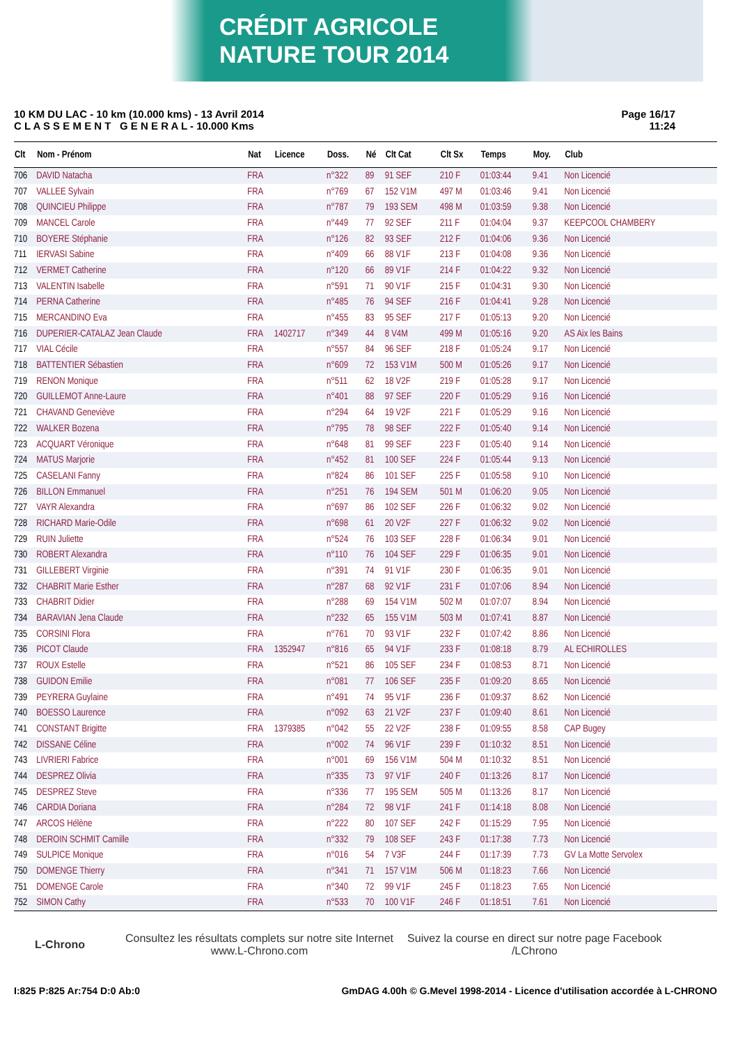CRÉDIT AGRICOLE
NATURE TOUR 2014
10 KM DU LAC - 10 km (10.000 kms) - 13 Avril 2014
C L A S S E M E N T G E N E R A L - 10.000 Kms
Page 16/17
11:24
| Clt | Nom - Prénom | Nat | Licence | Doss. | Né | Clt Cat | Clt Sx | Temps | Moy. | Club |
| --- | --- | --- | --- | --- | --- | --- | --- | --- | --- | --- |
| 706 | DAVID Natacha | FRA | | n°322 | 89 | 91 SEF | 210 F | 01:03:44 | 9.41 | Non Licencié |
| 707 | VALLEE Sylvain | FRA | | n°769 | 67 | 152 V1M | 497 M | 01:03:46 | 9.41 | Non Licencié |
| 708 | QUINCIEU Philippe | FRA | | n°787 | 79 | 193 SEM | 498 M | 01:03:59 | 9.38 | Non Licencié |
| 709 | MANCEL Carole | FRA | | n°449 | 77 | 92 SEF | 211 F | 01:04:04 | 9.37 | KEEPCOOL CHAMBERY |
| 710 | BOYERE Stéphanie | FRA | | n°126 | 82 | 93 SEF | 212 F | 01:04:06 | 9.36 | Non Licencié |
| 711 | IERVASI Sabine | FRA | | n°409 | 66 | 88 V1F | 213 F | 01:04:08 | 9.36 | Non Licencié |
| 712 | VERMET Catherine | FRA | | n°120 | 66 | 89 V1F | 214 F | 01:04:22 | 9.32 | Non Licencié |
| 713 | VALENTIN Isabelle | FRA | | n°591 | 71 | 90 V1F | 215 F | 01:04:31 | 9.30 | Non Licencié |
| 714 | PERNA Catherine | FRA | | n°485 | 76 | 94 SEF | 216 F | 01:04:41 | 9.28 | Non Licencié |
| 715 | MERCANDINO Eva | FRA | | n°455 | 83 | 95 SEF | 217 F | 01:05:13 | 9.20 | Non Licencié |
| 716 | DUPERIER-CATALAZ Jean Claude | FRA | 1402717 | n°349 | 44 | 8 V4M | 499 M | 01:05:16 | 9.20 | AS Aix les Bains |
| 717 | VIAL Cécile | FRA | | n°557 | 84 | 96 SEF | 218 F | 01:05:24 | 9.17 | Non Licencié |
| 718 | BATTENTIER Sébastien | FRA | | n°609 | 72 | 153 V1M | 500 M | 01:05:26 | 9.17 | Non Licencié |
| 719 | RENON Monique | FRA | | n°511 | 62 | 18 V2F | 219 F | 01:05:28 | 9.17 | Non Licencié |
| 720 | GUILLEMOT Anne-Laure | FRA | | n°401 | 88 | 97 SEF | 220 F | 01:05:29 | 9.16 | Non Licencié |
| 721 | CHAVAND Geneviève | FRA | | n°294 | 64 | 19 V2F | 221 F | 01:05:29 | 9.16 | Non Licencié |
| 722 | WALKER Bozena | FRA | | n°795 | 78 | 98 SEF | 222 F | 01:05:40 | 9.14 | Non Licencié |
| 723 | ACQUART Véronique | FRA | | n°648 | 81 | 99 SEF | 223 F | 01:05:40 | 9.14 | Non Licencié |
| 724 | MATUS Marjorie | FRA | | n°452 | 81 | 100 SEF | 224 F | 01:05:44 | 9.13 | Non Licencié |
| 725 | CASELANI Fanny | FRA | | n°824 | 86 | 101 SEF | 225 F | 01:05:58 | 9.10 | Non Licencié |
| 726 | BILLON Emmanuel | FRA | | n°251 | 76 | 194 SEM | 501 M | 01:06:20 | 9.05 | Non Licencié |
| 727 | VAYR Alexandra | FRA | | n°697 | 86 | 102 SEF | 226 F | 01:06:32 | 9.02 | Non Licencié |
| 728 | RICHARD Marie-Odile | FRA | | n°698 | 61 | 20 V2F | 227 F | 01:06:32 | 9.02 | Non Licencié |
| 729 | RUIN Juliette | FRA | | n°524 | 76 | 103 SEF | 228 F | 01:06:34 | 9.01 | Non Licencié |
| 730 | ROBERT Alexandra | FRA | | n°110 | 76 | 104 SEF | 229 F | 01:06:35 | 9.01 | Non Licencié |
| 731 | GILLEBERT Virginie | FRA | | n°391 | 74 | 91 V1F | 230 F | 01:06:35 | 9.01 | Non Licencié |
| 732 | CHABRIT Marie Esther | FRA | | n°287 | 68 | 92 V1F | 231 F | 01:07:06 | 8.94 | Non Licencié |
| 733 | CHABRIT Didier | FRA | | n°288 | 69 | 154 V1M | 502 M | 01:07:07 | 8.94 | Non Licencié |
| 734 | BARAVIAN Jena Claude | FRA | | n°232 | 65 | 155 V1M | 503 M | 01:07:41 | 8.87 | Non Licencié |
| 735 | CORSINI Flora | FRA | | n°761 | 70 | 93 V1F | 232 F | 01:07:42 | 8.86 | Non Licencié |
| 736 | PICOT Claude | FRA | 1352947 | n°816 | 65 | 94 V1F | 233 F | 01:08:18 | 8.79 | AL ECHIROLLES |
| 737 | ROUX Estelle | FRA | | n°521 | 86 | 105 SEF | 234 F | 01:08:53 | 8.71 | Non Licencié |
| 738 | GUIDON Emilie | FRA | | n°081 | 77 | 106 SEF | 235 F | 01:09:20 | 8.65 | Non Licencié |
| 739 | PEYRERA Guylaine | FRA | | n°491 | 74 | 95 V1F | 236 F | 01:09:37 | 8.62 | Non Licencié |
| 740 | BOESSO Laurence | FRA | | n°092 | 63 | 21 V2F | 237 F | 01:09:40 | 8.61 | Non Licencié |
| 741 | CONSTANT Brigitte | FRA | 1379385 | n°042 | 55 | 22 V2F | 238 F | 01:09:55 | 8.58 | CAP Bugey |
| 742 | DISSANE Céline | FRA | | n°002 | 74 | 96 V1F | 239 F | 01:10:32 | 8.51 | Non Licencié |
| 743 | LIVRIERI Fabrice | FRA | | n°001 | 69 | 156 V1M | 504 M | 01:10:32 | 8.51 | Non Licencié |
| 744 | DESPREZ Olivia | FRA | | n°335 | 73 | 97 V1F | 240 F | 01:13:26 | 8.17 | Non Licencié |
| 745 | DESPREZ Steve | FRA | | n°336 | 77 | 195 SEM | 505 M | 01:13:26 | 8.17 | Non Licencié |
| 746 | CARDIA Doriana | FRA | | n°284 | 72 | 98 V1F | 241 F | 01:14:18 | 8.08 | Non Licencié |
| 747 | ARCOS Hélène | FRA | | n°222 | 80 | 107 SEF | 242 F | 01:15:29 | 7.95 | Non Licencié |
| 748 | DEROIN SCHMIT Camille | FRA | | n°332 | 79 | 108 SEF | 243 F | 01:17:38 | 7.73 | Non Licencié |
| 749 | SULPICE Monique | FRA | | n°016 | 54 | 7 V3F | 244 F | 01:17:39 | 7.73 | GV La Motte Servolex |
| 750 | DOMENGE Thierry | FRA | | n°341 | 71 | 157 V1M | 506 M | 01:18:23 | 7.66 | Non Licencié |
| 751 | DOMENGE Carole | FRA | | n°340 | 72 | 99 V1F | 245 F | 01:18:23 | 7.65 | Non Licencié |
| 752 | SIMON Cathy | FRA | | n°533 | 70 | 100 V1F | 246 F | 01:18:51 | 7.61 | Non Licencié |
L-Chrono
Consultez les résultats complets sur notre site Internet
www.L-Chrono.com
Suivez la course en direct sur notre page Facebook
/LChrono
I:825 P:825 Ar:754 D:0 Ab:0 GmDAG 4.00h © G.Mevel 1998-2014 - Licence d'utilisation accordée à L-CHRONO